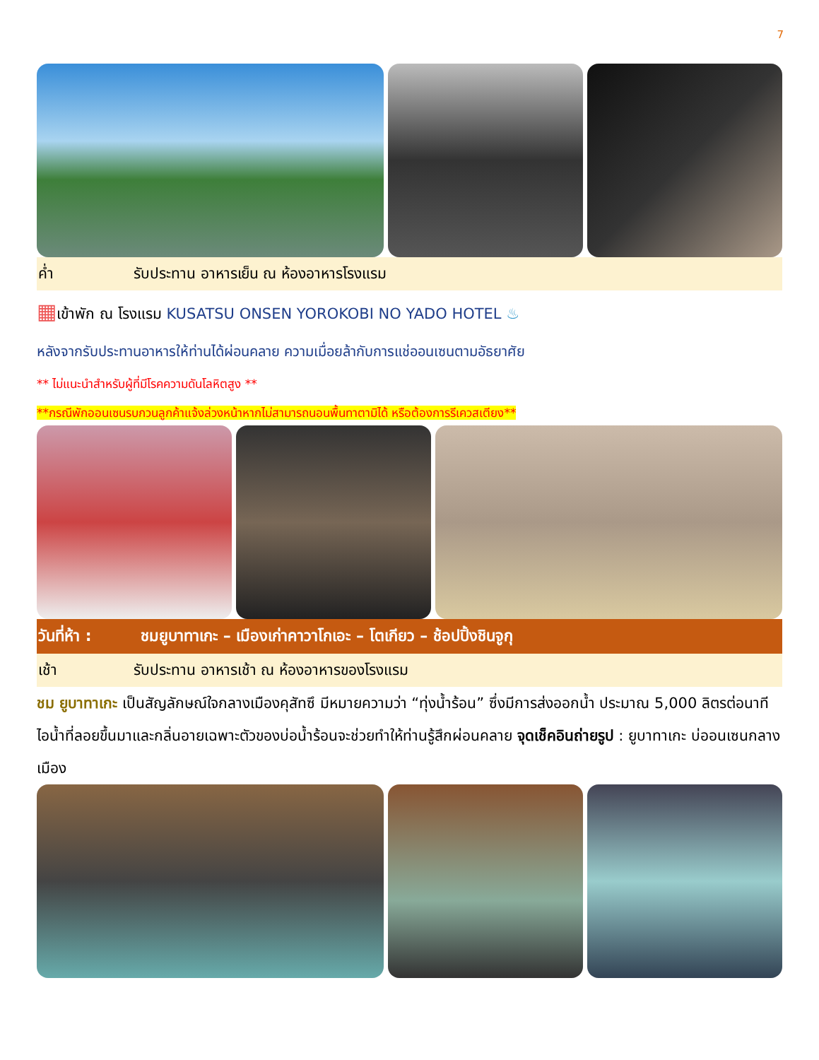7
ค่ำ รับประทาน อาหารเย็น ณ ห้องอาหารโรงแรม
▦เข้าพัก ณ โรงแรม KUSATSU ONSEN YOROKOBI NO YADO HOTEL ♨
หลังจากรับประทานอาหารให้ท่านได้ผ่อนคลาย ความเมื่อยล้ากับการแช่ออนเซนตามอัธยาศัย
** ไม่แนะนำสำหรับผู้ที่มีโรคความดันโลหิตสูง **
**กรณีพักออนเซนรบกวนลูกค้าแจ้งล่วงหน้าหากไม่สามารถนอนพื้นทาตามิได้ หรือต้องการรีเควสเตียง**
วันที่ห้า : ชมยูบาทาเกะ – เมืองเก่าคาวาโกเอะ – โตเกียว – ช้อปปิ้งชินจูกุ
เช้า รับประทาน อาหารเช้า ณ ห้องอาหารของโรงแรม
ชม ยูบาทาเกะ เป็นสัญลักษณ์ใจกลางเมืองคุสัทซึ มีหมายความว่า “ทุ่งน้ำร้อน” ซึ่งมีการส่งออกน้ำ ประมาณ 5,000 ลิตรต่อนาที ไอน้ำที่ลอยขึ้นมาและกลิ่นอายเฉพาะตัวของบ่อน้ำร้อนจะช่วยทำให้ท่านรู้สึกผ่อนคลาย จุดเช็คอินถ่ายรูป : ยูบาทาเกะ บ่ออนเซนกลางเมือง